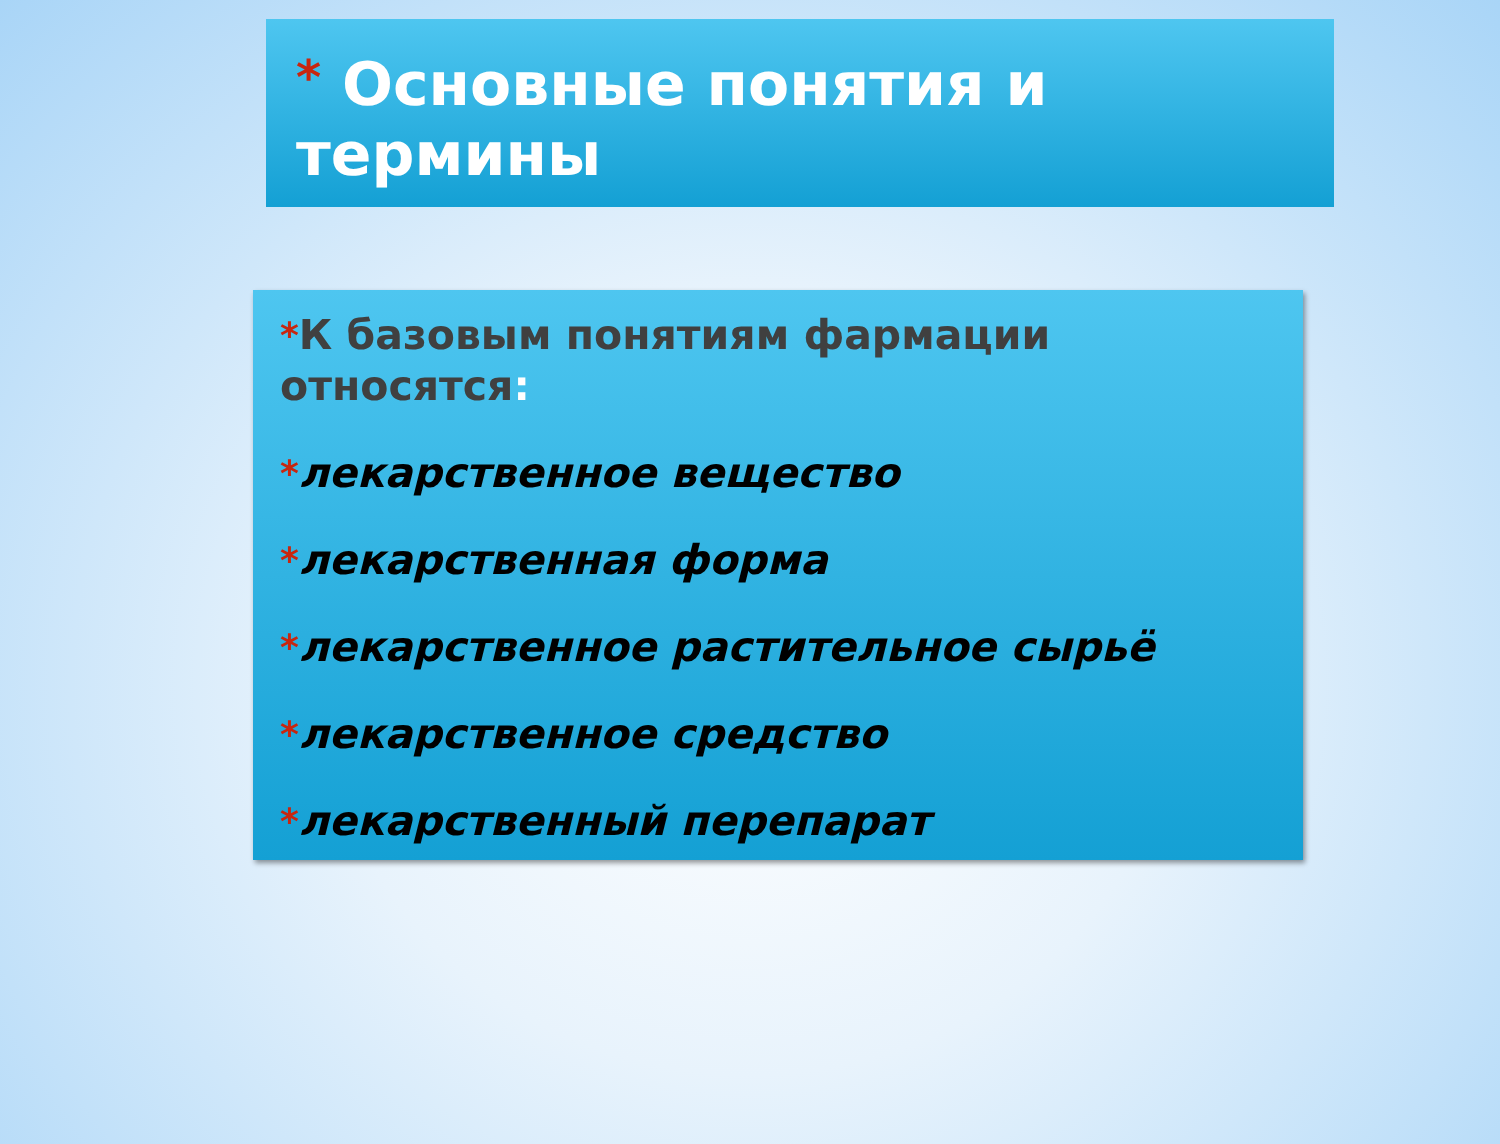* Основные понятия и термины
*К базовым понятиям фармации относятся:
*лекарственное вещество
*лекарственная форма
*лекарственное растительное сырьё
*лекарственное средство
*лекарственный перепарат